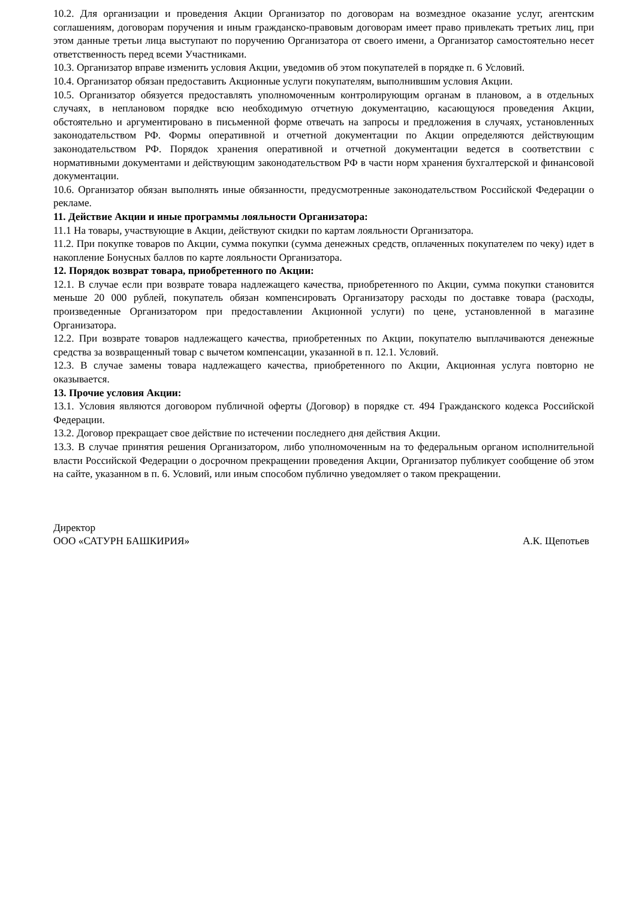10.2. Для организации и проведения Акции Организатор по договорам на возмездное оказание услуг, агентским соглашениям, договорам поручения и иным гражданско-правовым договорам имеет право привлекать третьих лиц, при этом данные третьи лица выступают по поручению Организатора от своего имени, а Организатор самостоятельно несет ответственность перед всеми Участниками.
10.3. Организатор вправе изменить условия Акции, уведомив об этом покупателей в порядке п. 6 Условий.
10.4. Организатор обязан предоставить Акционные услуги покупателям, выполнившим условия Акции.
10.5. Организатор обязуется предоставлять уполномоченным контролирующим органам в плановом, а в отдельных случаях, в неплановом порядке всю необходимую отчетную документацию, касающуюся проведения Акции, обстоятельно и аргументировано в письменной форме отвечать на запросы и предложения в случаях, установленных законодательством РФ. Формы оперативной и отчетной документации по Акции определяются действующим законодательством РФ. Порядок хранения оперативной и отчетной документации ведется в соответствии с нормативными документами и действующим законодательством РФ в части норм хранения бухгалтерской и финансовой документации.
10.6. Организатор обязан выполнять иные обязанности, предусмотренные законодательством Российской Федерации о рекламе.
11. Действие Акции и иные программы лояльности Организатора:
11.1 На товары, участвующие в Акции, действуют скидки по картам лояльности Организатора.
11.2. При покупке товаров по Акции, сумма покупки (сумма денежных средств, оплаченных покупателем по чеку) идет в накопление Бонусных баллов по карте лояльности Организатора.
12. Порядок возврат товара, приобретенного по Акции:
12.1. В случае если при возврате товара надлежащего качества, приобретенного по Акции, сумма покупки становится меньше 20 000 рублей, покупатель обязан компенсировать Организатору расходы по доставке товара (расходы, произведенные Организатором при предоставлении Акционной услуги) по цене, установленной в магазине Организатора.
12.2. При возврате товаров надлежащего качества, приобретенных по Акции, покупателю выплачиваются денежные средства за возвращенный товар с вычетом компенсации, указанной в п. 12.1. Условий.
12.3. В случае замены товара надлежащего качества, приобретенного по Акции, Акционная услуга повторно не оказывается.
13. Прочие условия Акции:
13.1. Условия являются договором публичной оферты (Договор) в порядке ст. 494 Гражданского кодекса Российской Федерации.
13.2. Договор прекращает свое действие по истечении последнего дня действия Акции.
13.3. В случае принятия решения Организатором, либо уполномоченным на то федеральным органом исполнительной власти Российской Федерации о досрочном прекращении проведения Акции, Организатор публикует сообщение об этом на сайте, указанном в п. 6. Условий, или иным способом публично уведомляет о таком прекращении.
Директор
ООО «САТУРН БАШКИРИЯ» А.К. Щепотьев